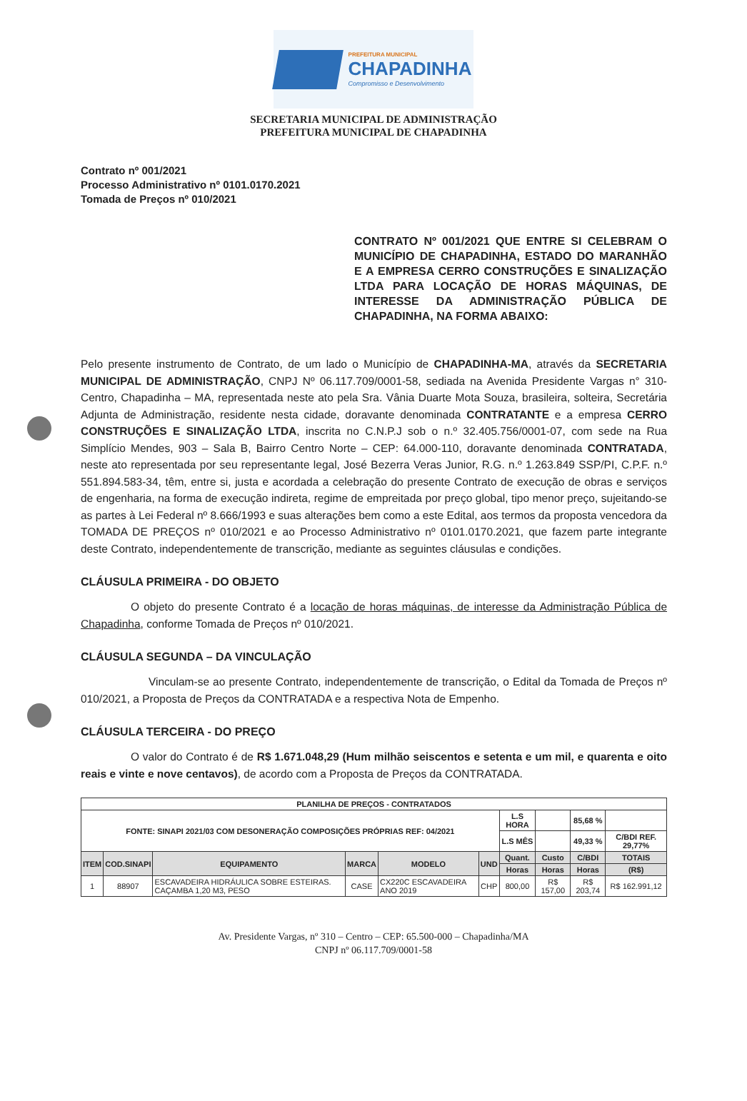PREFEITURA MUNICIPAL
CHAPADINHA
Compromisso e Desenvolvimento
SECRETARIA MUNICIPAL DE ADMINISTRAÇÃO
PREFEITURA MUNICIPAL DE CHAPADINHA
Contrato nº 001/2021
Processo Administrativo nº 0101.0170.2021
Tomada de Preços nº 010/2021
CONTRATO Nº 001/2021 QUE ENTRE SI CELEBRAM O MUNICÍPIO DE CHAPADINHA, ESTADO DO MARANHÃO E A EMPRESA CERRO CONSTRUÇÕES E SINALIZAÇÃO LTDA PARA LOCAÇÃO DE HORAS MÁQUINAS, DE INTERESSE DA ADMINISTRAÇÃO PÚBLICA DE CHAPADINHA, NA FORMA ABAIXO:
Pelo presente instrumento de Contrato, de um lado o Município de CHAPADINHA-MA, através da SECRETARIA MUNICIPAL DE ADMINISTRAÇÃO, CNPJ Nº 06.117.709/0001-58, sediada na Avenida Presidente Vargas n° 310- Centro, Chapadinha – MA, representada neste ato pela Sra. Vânia Duarte Mota Souza, brasileira, solteira, Secretária Adjunta de Administração, residente nesta cidade, doravante denominada CONTRATANTE e a empresa CERRO CONSTRUÇÕES E SINALIZAÇÃO LTDA, inscrita no C.N.P.J sob o n.º 32.405.756/0001-07, com sede na Rua Simplício Mendes, 903 – Sala B, Bairro Centro Norte – CEP: 64.000-110, doravante denominada CONTRATADA, neste ato representada por seu representante legal, José Bezerra Veras Junior, R.G. n.º 1.263.849 SSP/PI, C.P.F. n.º 551.894.583-34, têm, entre si, justa e acordada a celebração do presente Contrato de execução de obras e serviços de engenharia, na forma de execução indireta, regime de empreitada por preço global, tipo menor preço, sujeitando-se as partes à Lei Federal nº 8.666/1993 e suas alterações bem como a este Edital, aos termos da proposta vencedora da TOMADA DE PREÇOS nº 010/2021 e ao Processo Administrativo nº 0101.0170.2021, que fazem parte integrante deste Contrato, independentemente de transcrição, mediante as seguintes cláusulas e condições.
CLÁUSULA PRIMEIRA - DO OBJETO
O objeto do presente Contrato é a locação de horas máquinas, de interesse da Administração Pública de Chapadinha, conforme Tomada de Preços nº 010/2021.
CLÁUSULA SEGUNDA – DA VINCULAÇÃO
Vinculam-se ao presente Contrato, independentemente de transcrição, o Edital da Tomada de Preços nº 010/2021, a Proposta de Preços da CONTRATADA e a respectiva Nota de Empenho.
CLÁUSULA TERCEIRA - DO PREÇO
O valor do Contrato é de R$ 1.671.048,29 (Hum milhão seiscentos e setenta e um mil, e quarenta e oito reais e vinte e nove centavos), de acordo com a Proposta de Preços da CONTRATADA.
| PLANILHA DE PREÇOS - CONTRATADOS | | | | | | | | | |
| --- | --- | --- | --- | --- | --- | --- | --- | --- | --- |
| FONTE: SINAPI 2021/03 COM DESONERAÇÃO COMPOSIÇÕES PRÓPRIAS REF: 04/2021 | | | | | | L.S HORA | | 85,68 % | |
| | | | | | | L.S MÊS | | 49,33 % | C/BDI REF. 29,77% |
| ITEM | COD.SINAPI | EQUIPAMENTO | MARCA | MODELO | UND | Quant. | Custo | C/BDI | TOTAIS |
| | | | | | | Horas | Horas | Horas | (R$) |
| 1 | 88907 | ESCAVADEIRA HIDRÁULICA SOBRE ESTEIRAS. CAÇAMBA 1,20 M3, PESO | CASE | CX220C ESCAVADEIRA ANO 2019 | CHP | 800,00 | R$ 157,00 | R$ 203,74 | R$ 162.991,12 |
Av. Presidente Vargas, nº 310 – Centro – CEP: 65.500-000 – Chapadinha/MA
CNPJ nº 06.117.709/0001-58